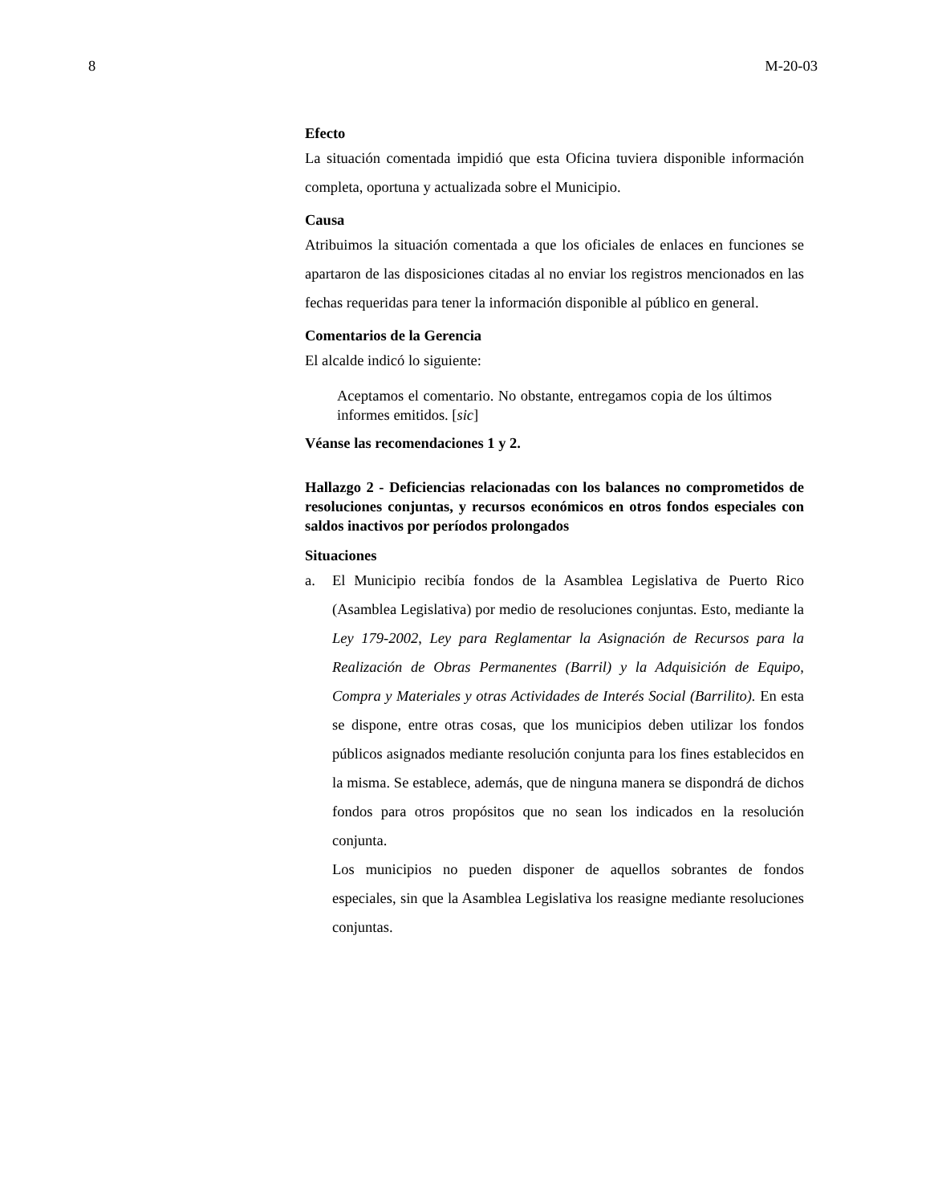8 M-20-03
Efecto
La situación comentada impidió que esta Oficina tuviera disponible información completa, oportuna y actualizada sobre el Municipio.
Causa
Atribuimos la situación comentada a que los oficiales de enlaces en funciones se apartaron de las disposiciones citadas al no enviar los registros mencionados en las fechas requeridas para tener la información disponible al público en general.
Comentarios de la Gerencia
El alcalde indicó lo siguiente:
Aceptamos el comentario. No obstante, entregamos copia de los últimos informes emitidos. [sic]
Véanse las recomendaciones 1 y 2.
Hallazgo 2 - Deficiencias relacionadas con los balances no comprometidos de resoluciones conjuntas, y recursos económicos en otros fondos especiales con saldos inactivos por períodos prolongados
Situaciones
a. El Municipio recibía fondos de la Asamblea Legislativa de Puerto Rico (Asamblea Legislativa) por medio de resoluciones conjuntas. Esto, mediante la Ley 179-2002, Ley para Reglamentar la Asignación de Recursos para la Realización de Obras Permanentes (Barril) y la Adquisición de Equipo, Compra y Materiales y otras Actividades de Interés Social (Barrilito). En esta se dispone, entre otras cosas, que los municipios deben utilizar los fondos públicos asignados mediante resolución conjunta para los fines establecidos en la misma. Se establece, además, que de ninguna manera se dispondrá de dichos fondos para otros propósitos que no sean los indicados en la resolución conjunta.
Los municipios no pueden disponer de aquellos sobrantes de fondos especiales, sin que la Asamblea Legislativa los reasigne mediante resoluciones conjuntas.